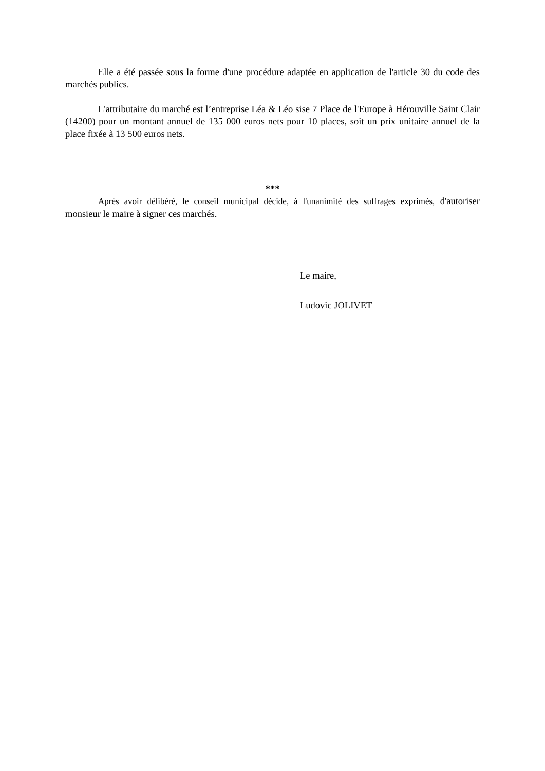Elle a été passée sous la forme d'une procédure adaptée en application de l'article 30 du code des marchés publics.
L'attributaire du marché est l’entreprise Léa & Léo sise 7 Place de l'Europe à Hérouville Saint Clair (14200) pour un montant annuel de 135 000 euros nets pour 10 places, soit un prix unitaire annuel de la place fixée à 13 500 euros nets.
***
Après avoir délibéré, le conseil municipal décide, à l'unanimité des suffrages exprimés, d'autoriser monsieur le maire à signer ces marchés.
Le maire,
Ludovic JOLIVET